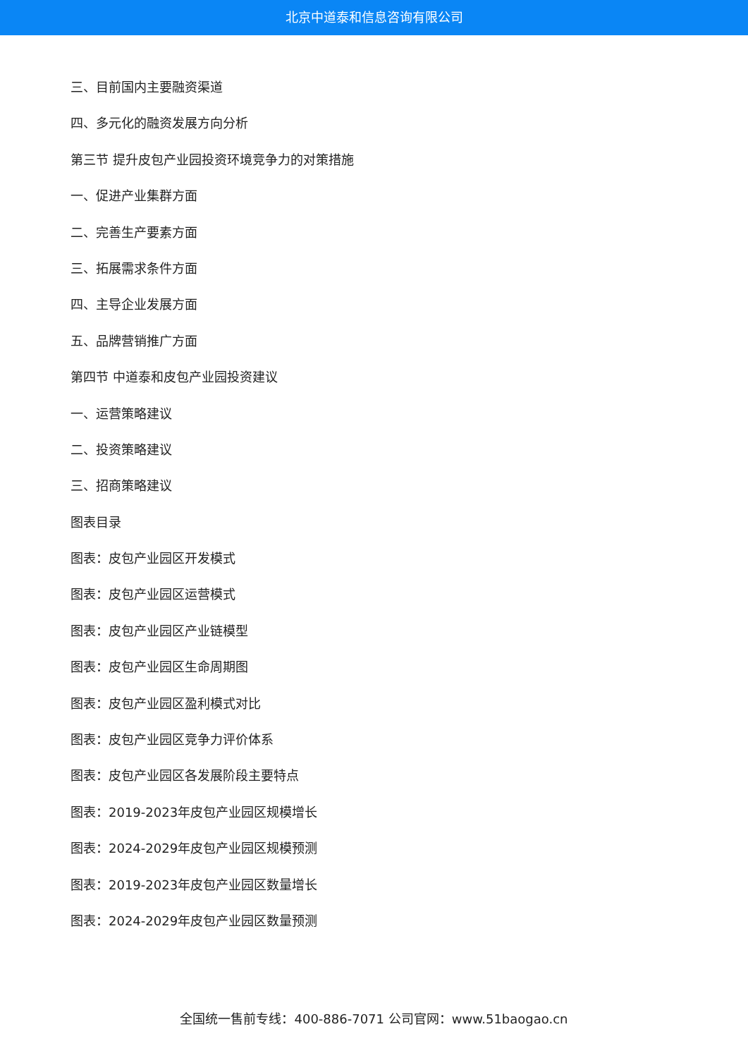北京中道泰和信息咨询有限公司
三、目前国内主要融资渠道
四、多元化的融资发展方向分析
第三节 提升皮包产业园投资环境竞争力的对策措施
一、促进产业集群方面
二、完善生产要素方面
三、拓展需求条件方面
四、主导企业发展方面
五、品牌营销推广方面
第四节 中道泰和皮包产业园投资建议
一、运营策略建议
二、投资策略建议
三、招商策略建议
图表目录
图表：皮包产业园区开发模式
图表：皮包产业园区运营模式
图表：皮包产业园区产业链模型
图表：皮包产业园区生命周期图
图表：皮包产业园区盈利模式对比
图表：皮包产业园区竞争力评价体系
图表：皮包产业园区各发展阶段主要特点
图表：2019-2023年皮包产业园区规模增长
图表：2024-2029年皮包产业园区规模预测
图表：2019-2023年皮包产业园区数量增长
图表：2024-2029年皮包产业园区数量预测
全国统一售前专线：400-886-7071 公司官网：www.51baogao.cn